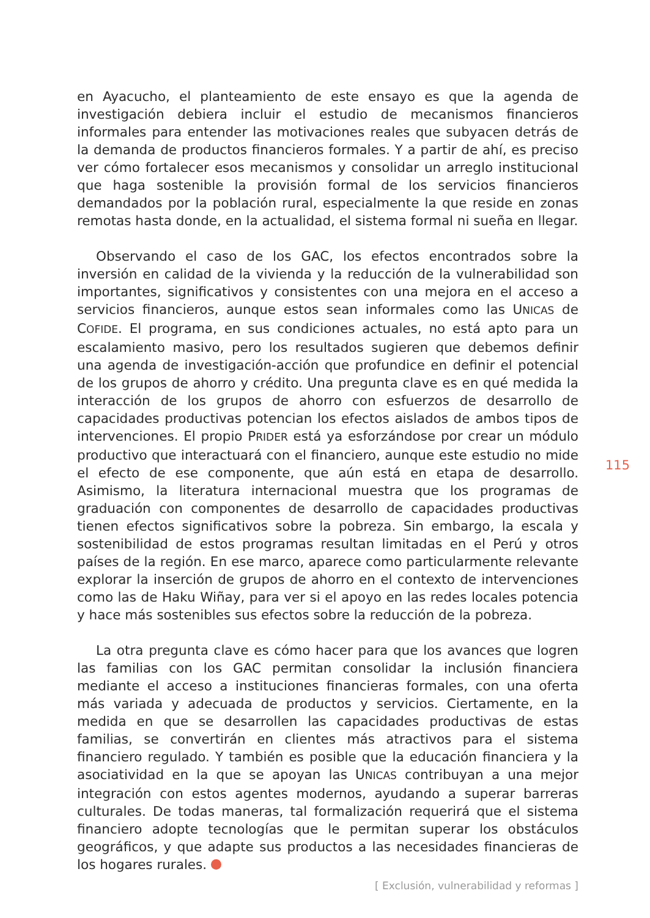en Ayacucho, el planteamiento de este ensayo es que la agenda de investigación debiera incluir el estudio de mecanismos financieros informales para entender las motivaciones reales que subyacen detrás de la demanda de productos financieros formales. Y a partir de ahí, es preciso ver cómo fortalecer esos mecanismos y consolidar un arreglo institucional que haga sostenible la provisión formal de los servicios financieros demandados por la población rural, especialmente la que reside en zonas remotas hasta donde, en la actualidad, el sistema formal ni sueña en llegar.
Observando el caso de los GAC, los efectos encontrados sobre la inversión en calidad de la vivienda y la reducción de la vulnerabilidad son importantes, significativos y consistentes con una mejora en el acceso a servicios financieros, aunque estos sean informales como las UNICAS de COFIDE. El programa, en sus condiciones actuales, no está apto para un escalamiento masivo, pero los resultados sugieren que debemos definir una agenda de investigación-acción que profundice en definir el potencial de los grupos de ahorro y crédito. Una pregunta clave es en qué medida la interacción de los grupos de ahorro con esfuerzos de desarrollo de capacidades productivas potencian los efectos aislados de ambos tipos de intervenciones. El propio PRIDER está ya esforzándose por crear un módulo productivo que interactuará con el financiero, aunque este estudio no mide el efecto de ese componente, que aún está en etapa de desarrollo. Asimismo, la literatura internacional muestra que los programas de graduación con componentes de desarrollo de capacidades productivas tienen efectos significativos sobre la pobreza. Sin embargo, la escala y sostenibilidad de estos programas resultan limitadas en el Perú y otros países de la región. En ese marco, aparece como particularmente relevante explorar la inserción de grupos de ahorro en el contexto de intervenciones como las de Haku Wiñay, para ver si el apoyo en las redes locales potencia y hace más sostenibles sus efectos sobre la reducción de la pobreza.
La otra pregunta clave es cómo hacer para que los avances que logren las familias con los GAC permitan consolidar la inclusión financiera mediante el acceso a instituciones financieras formales, con una oferta más variada y adecuada de productos y servicios. Ciertamente, en la medida en que se desarrollen las capacidades productivas de estas familias, se convertirán en clientes más atractivos para el sistema financiero regulado. Y también es posible que la educación financiera y la asociatividad en la que se apoyan las UNICAS contribuyan a una mejor integración con estos agentes modernos, ayudando a superar barreras culturales. De todas maneras, tal formalización requerirá que el sistema financiero adopte tecnologías que le permitan superar los obstáculos geográficos, y que adapte sus productos a las necesidades financieras de los hogares rurales.
115
[ Exclusión, vulnerabilidad y reformas ]